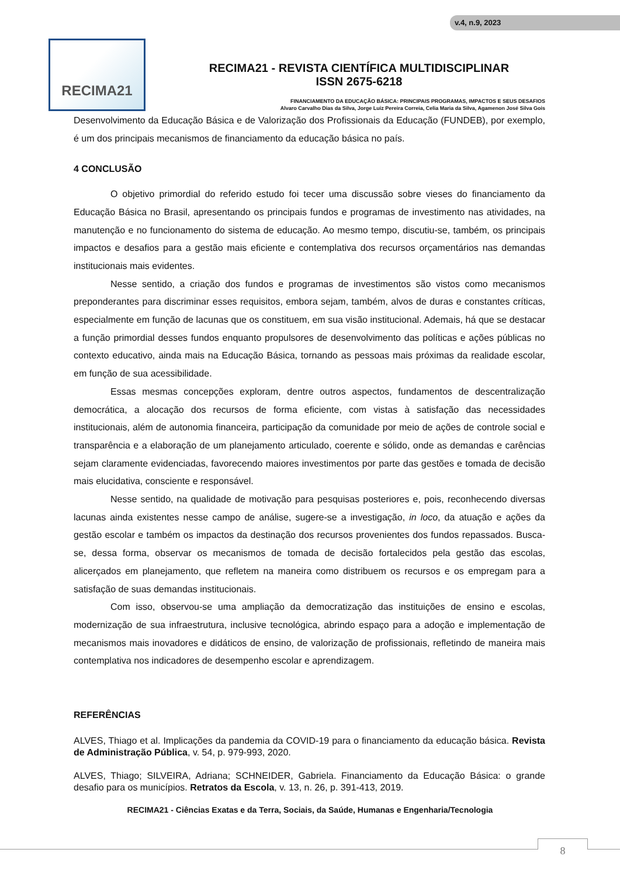v.4, n.9, 2023
RECIMA21
RECIMA21 - REVISTA CIENTÍFICA MULTIDISCIPLINAR
ISSN 2675-6218
FINANCIAMENTO DA EDUCAÇÃO BÁSICA: PRINCIPAIS PROGRAMAS, IMPACTOS E SEUS DESAFIOS
Alvaro Carvalho Dias da Silva, Jorge Luiz Pereira Correia, Celia Maria da Silva, Agamenon José Silva Gois
Desenvolvimento da Educação Básica e de Valorização dos Profissionais da Educação (FUNDEB), por exemplo, é um dos principais mecanismos de financiamento da educação básica no país.
4 CONCLUSÃO
O objetivo primordial do referido estudo foi tecer uma discussão sobre vieses do financiamento da Educação Básica no Brasil, apresentando os principais fundos e programas de investimento nas atividades, na manutenção e no funcionamento do sistema de educação. Ao mesmo tempo, discutiu-se, também, os principais impactos e desafios para a gestão mais eficiente e contemplativa dos recursos orçamentários nas demandas institucionais mais evidentes.
Nesse sentido, a criação dos fundos e programas de investimentos são vistos como mecanismos preponderantes para discriminar esses requisitos, embora sejam, também, alvos de duras e constantes críticas, especialmente em função de lacunas que os constituem, em sua visão institucional. Ademais, há que se destacar a função primordial desses fundos enquanto propulsores de desenvolvimento das políticas e ações públicas no contexto educativo, ainda mais na Educação Básica, tornando as pessoas mais próximas da realidade escolar, em função de sua acessibilidade.
Essas mesmas concepções exploram, dentre outros aspectos, fundamentos de descentralização democrática, a alocação dos recursos de forma eficiente, com vistas à satisfação das necessidades institucionais, além de autonomia financeira, participação da comunidade por meio de ações de controle social e transparência e a elaboração de um planejamento articulado, coerente e sólido, onde as demandas e carências sejam claramente evidenciadas, favorecendo maiores investimentos por parte das gestões e tomada de decisão mais elucidativa, consciente e responsável.
Nesse sentido, na qualidade de motivação para pesquisas posteriores e, pois, reconhecendo diversas lacunas ainda existentes nesse campo de análise, sugere-se a investigação, in loco, da atuação e ações da gestão escolar e também os impactos da destinação dos recursos provenientes dos fundos repassados. Busca-se, dessa forma, observar os mecanismos de tomada de decisão fortalecidos pela gestão das escolas, alicerçados em planejamento, que refletem na maneira como distribuem os recursos e os empregam para a satisfação de suas demandas institucionais.
Com isso, observou-se uma ampliação da democratização das instituições de ensino e escolas, modernização de sua infraestrutura, inclusive tecnológica, abrindo espaço para a adoção e implementação de mecanismos mais inovadores e didáticos de ensino, de valorização de profissionais, refletindo de maneira mais contemplativa nos indicadores de desempenho escolar e aprendizagem.
REFERÊNCIAS
ALVES, Thiago et al. Implicações da pandemia da COVID-19 para o financiamento da educação básica. Revista de Administração Pública, v. 54, p. 979-993, 2020.
ALVES, Thiago; SILVEIRA, Adriana; SCHNEIDER, Gabriela. Financiamento da Educação Básica: o grande desafio para os municípios. Retratos da Escola, v. 13, n. 26, p. 391-413, 2019.
RECIMA21 - Ciências Exatas e da Terra, Sociais, da Saúde, Humanas e Engenharia/Tecnologia
8